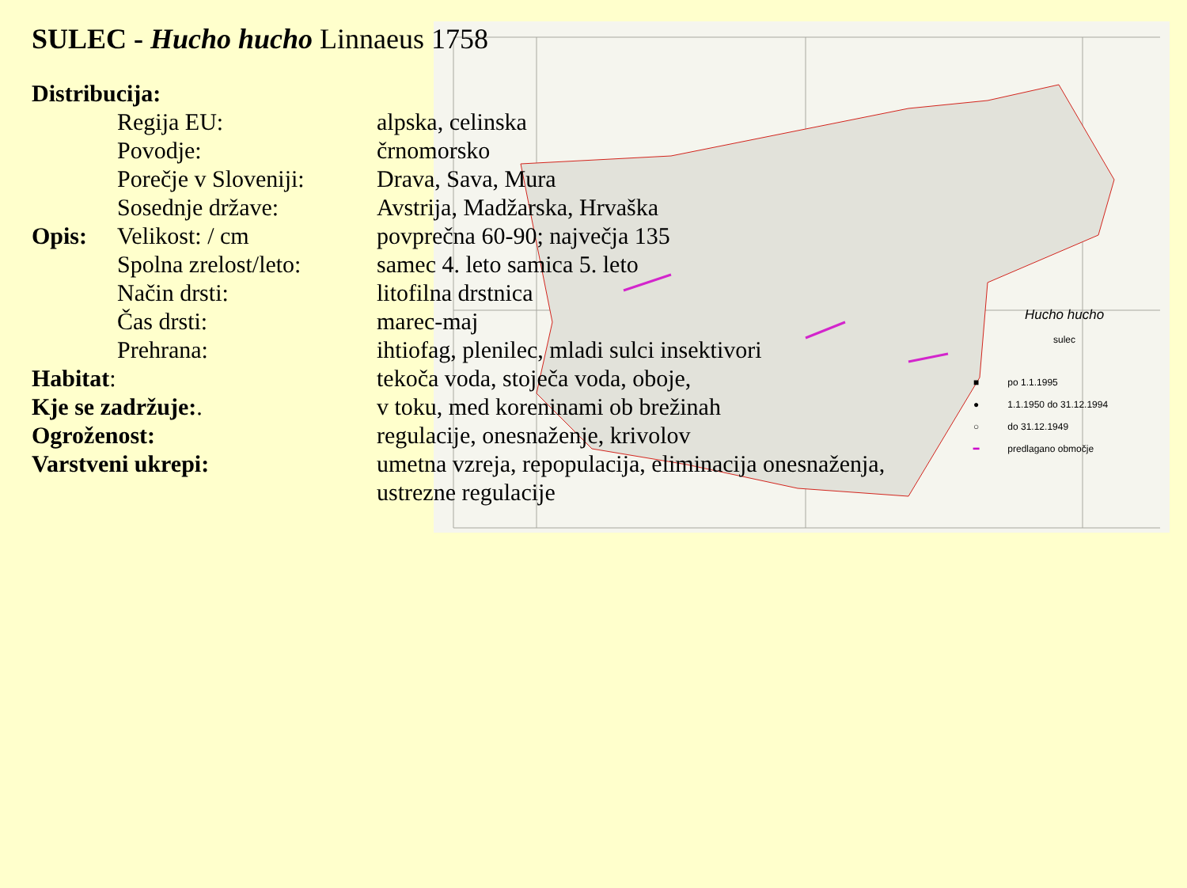SULEC - Hucho hucho Linnaeus 1758
Distribucija:
Regija EU: alpska, celinska
Povodje: črnomorsko
Porečje v Sloveniji:
Drava, Sava, Mura
Sosednje države: Avstrija, Madžarska, Hrvaška
Opis: Velikost: / cm povprečna 60-90; največja 135
Spolna zrelost/leto:
samec 4. leto samica 5. leto
Način drsti: litofilna drstnica
Čas drsti: marec-maj
Prehrana: ihtiofag, plenilec, mladi sulci insektivori
Habitat: tekoča voda, stoječa voda, oboje,
Kje se zadržuje:. v toku, med koreninami ob brežinah
Ogroženost: regulacije, onesnaženje, krivolov
Varstveni ukrepi: umetna vzreja, repopulacija, eliminacija onesnaženja, ustrezne regulacije
Hucho hucho
sulec
■ po 1.1.1995
● 1.1.1950 do 31.12.1994
○ do 31.12.1949
━ predlagano območje